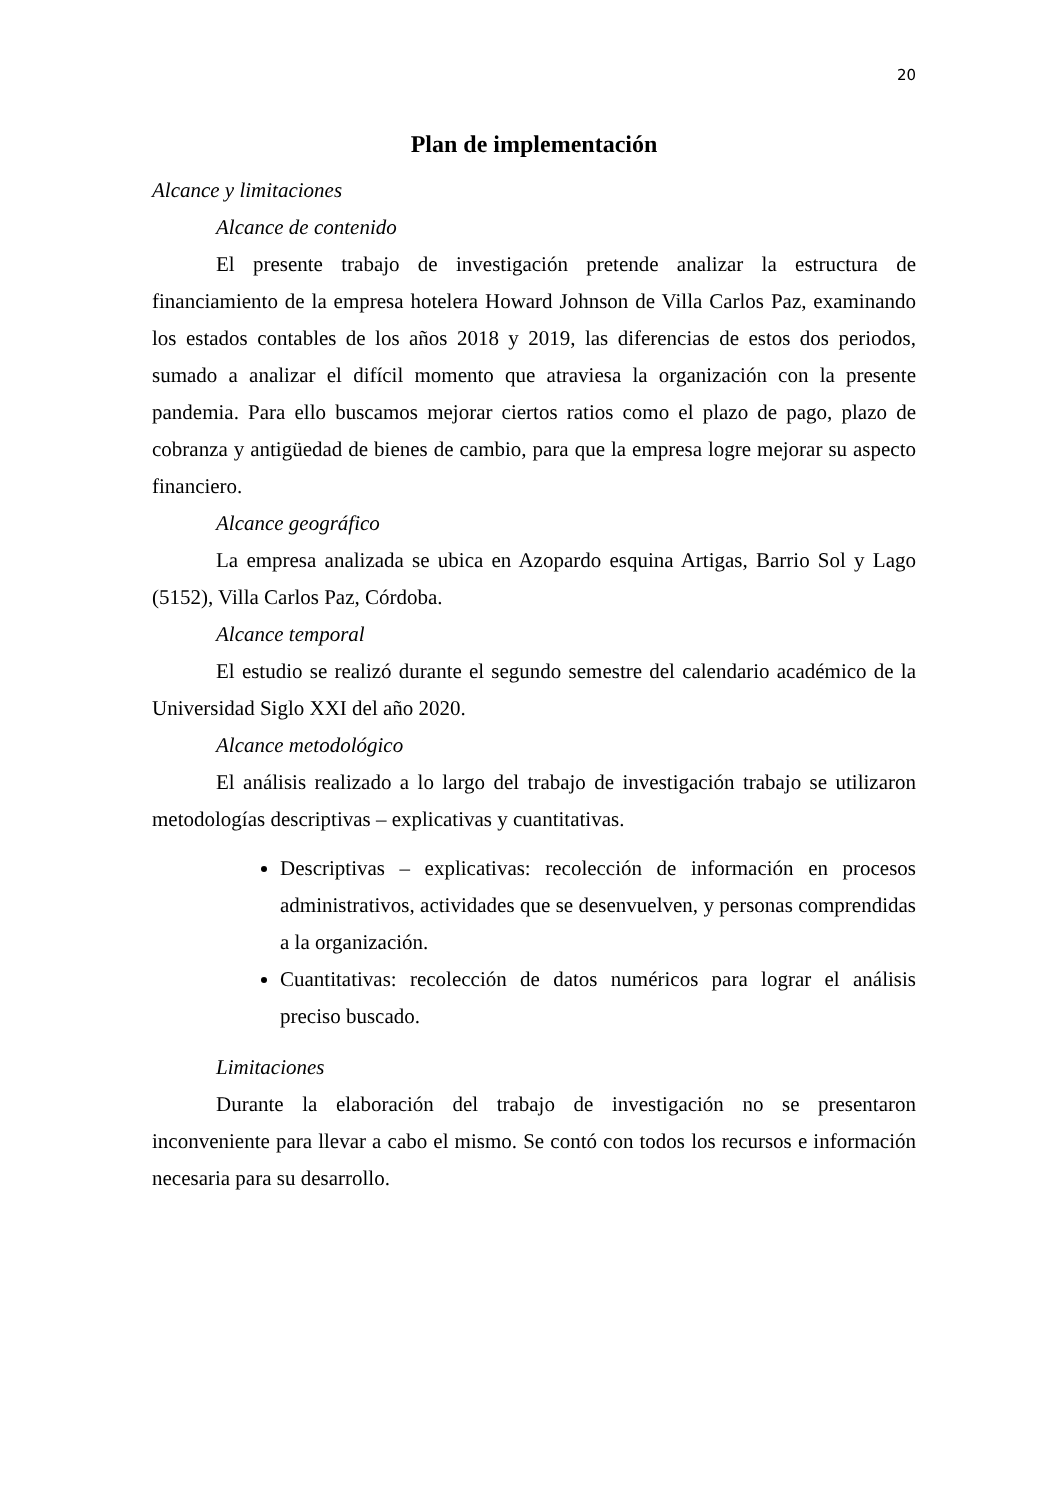20
Plan de implementación
Alcance y limitaciones
Alcance de contenido
El presente trabajo de investigación pretende analizar la estructura de financiamiento de la empresa hotelera Howard Johnson de Villa Carlos Paz, examinando los estados contables de los años 2018 y 2019, las diferencias de estos dos periodos, sumado a analizar el difícil momento que atraviesa la organización con la presente pandemia. Para ello buscamos mejorar ciertos ratios como el plazo de pago, plazo de cobranza y antigüedad de bienes de cambio, para que la empresa logre mejorar su aspecto financiero.
Alcance geográfico
La empresa analizada se ubica en Azopardo esquina Artigas, Barrio Sol y Lago (5152), Villa Carlos Paz, Córdoba.
Alcance temporal
El estudio se realizó durante el segundo semestre del calendario académico de la Universidad Siglo XXI del año 2020.
Alcance metodológico
El análisis realizado a lo largo del trabajo de investigación trabajo se utilizaron metodologías descriptivas – explicativas y cuantitativas.
Descriptivas – explicativas: recolección de información en procesos administrativos, actividades que se desenvuelven, y personas comprendidas a la organización.
Cuantitativas: recolección de datos numéricos para lograr el análisis preciso buscado.
Limitaciones
Durante la elaboración del trabajo de investigación no se presentaron inconveniente para llevar a cabo el mismo. Se contó con todos los recursos e información necesaria para su desarrollo.